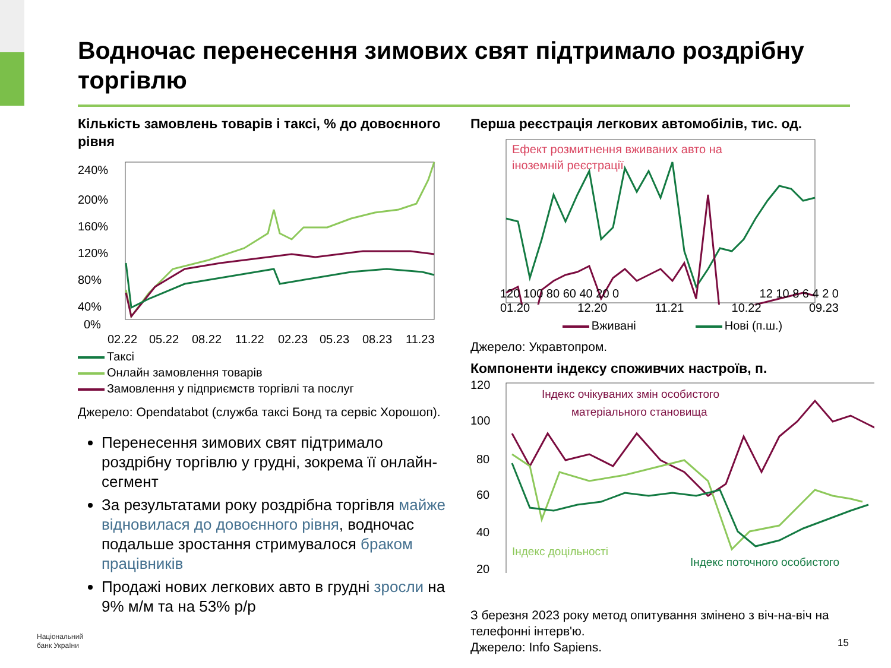Водночас перенесення зимових свят підтримало роздрібну торгівлю
Кількість замовлень товарів і таксі, % до довоєнного рівня
240%
200%
160%
120%
80%
40%
0%
02.22
05.22
08.22
11.22
02.23
05.23
08.23
11.23
Таксі
Онлайн замовлення товарів
Замовлення у підприємств торгівлі та послуг
Джерело: Opendatabot (служба таксі Бонд та сервіс Хорошоп).
Перенесення зимових свят підтримало роздрібну торгівлю у грудні, зокрема її онлайн-сегмент
За результатами року роздрібна торгівля майже відновилася до довоєнного рівня, водночас подальше зростання стримувалося браком працівників
Продажі нових легкових авто в грудні зросли на 9% м/м та на 53% р/р
Перша реєстрація легкових автомобілів, тис. од.
Ефект розмитнення вживаних авто на
іноземній реєстрації
a
120 100 80 60 40 20 0 12 10 8 6 4 2 0
01.20 12.20 11.21 10.22 09.23
Вживані Нові (п.ш.)
Джерело: Укравтопром.
Компоненти індексу споживчих настроїв, п.
120
100
80
60
40
20
Індекс очікуваних змін особистого
матеріального становища
Індекс доцільності
Індекс поточного особистого
З березня 2023 року метод опитування змінено з віч-на-віч на телефонні інтерв'ю.
Джерело: Info Sapiens.
Національний
банк України
15